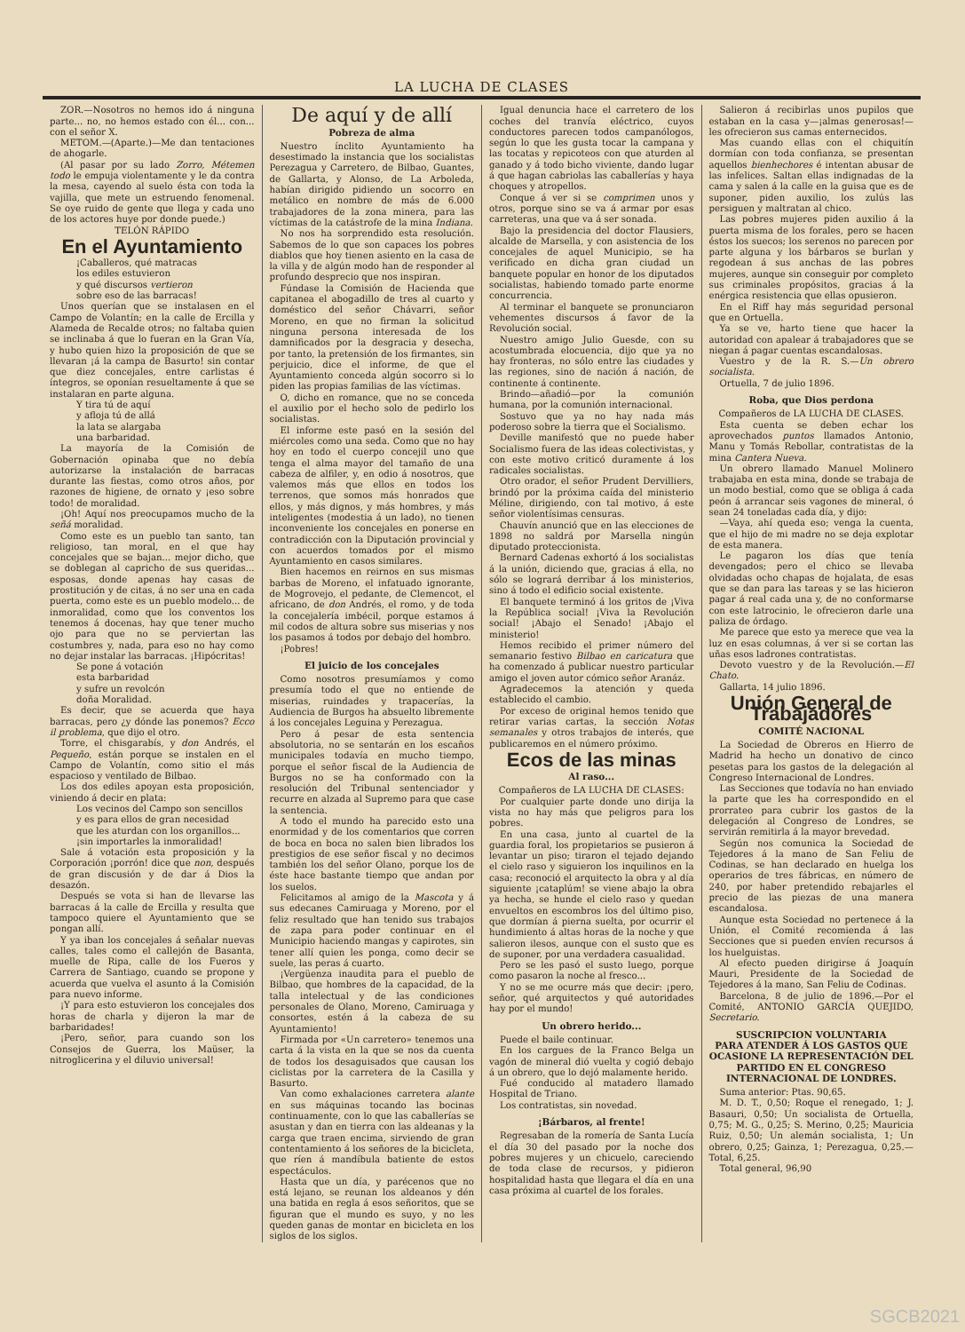LA LUCHA DE CLASES
ZOR.—Nosotros no hemos ido á ninguna parte... no, no hemos estado con él... con... con el señor X.
METOM.—(Aparte.)—Me dan tentaciones de ahogarle.
(Al pasar por su lado Zorro, Métemen todo le empuja violentamente y le da contra la mesa, cayendo al suelo ésta con toda la vajilla, que mete un estruendo fenomenal. Se oye ruido de gente que llega y cada uno de los actores huye por donde puede.)
TELÓN RÁPIDO
En el Ayuntamiento
¡Caballeros, qué matracas
los ediles estuvieron
y qué discursos vertieron
sobre eso de las barracas!
Unos querían que se instalasen en el Campo de Volantín; en la calle de Ercilla y Alameda de Recalde otros; no faltaba quien se inclinaba á que lo fueran en la Gran Vía, y hubo quien hizo la proposición de que se llevaran ¡á la campa de Basurto! sin contar que diez concejales, entre carlistas é íntegros, se oponían resueltamente á que se instalaran en parte alguna.
Y tira tú de aquí
y afloja tú de allá
la lata se alargaba
una barbaridad.
La mayoría de la Comisión de Gobernación opinaba que no debía autorizarse la instalación de barracas durante las fiestas, como otros años, por razones de higiene, de ornato y ¡eso sobre todo! de moralidad.
¡Oh! Aquí nos preocupamos mucho de la señá moralidad.
Como este es un pueblo tan santo, tan religioso, tan moral, en el que hay concejales que se bajan... mejor dicho, que se doblegan al capricho de sus queridas... esposas, donde apenas hay casas de prostitución y de citas, á no ser una en cada puerta, como este es un pueblo modelo... de inmoralidad, como que los conventos los tenemos á docenas, hay que tener mucho ojo para que no se perviertan las costumbres y, nada, para eso no hay como no dejar instalar las barracas. ¡Hipócritas!
Se pone á votación
esta barbaridad
y sufre un revolcón
doña Moralidad.
Es decir, que se acuerda que haya barracas, pero ¿y dónde las ponemos? Ecco il problema, que dijo el otro.
Torre, el chisgarabís, y don Andrés, el Pequeño, están porque se instalen en el Campo de Volantín, como sitio el más espacioso y ventilado de Bilbao.
Los dos ediles apoyan esta proposición, viniendo á decir en plata:
Los vecinos del Campo son sencillos
y es para ellos de gran necesidad
que les aturdan con los organillos...
¡sin importarles la inmoralidad!
Sale á votación esta proposición y la Corporación ¡porrón! dice que non, después de gran discusión y de dar á Dios la desazón.
Después se vota si han de llevarse las barracas á la calle de Ercilla y resulta que tampoco quiere el Ayuntamiento que se pongan allí.
Y ya iban los concejales á señalar nuevas calles, tales como el callejón de Basanta, muelle de Ripa, calle de los Fueros y Carrera de Santiago, cuando se propone y acuerda que vuelva el asunto á la Comisión para nuevo informe.
¡Y para esto estuvieron los concejales dos horas de charla y dijeron la mar de barbaridades!
¡Pero, señor, para cuando son los Consejos de Guerra, los Maüser, la nitroglicerina y el diluvio universal!
De aquí y de allí
Pobreza de alma
Nuestro ínclito Ayuntamiento ha desestimado la instancia que los socialistas Perezagua y Carretero, de Bilbao, Guantes, de Gallarta, y Alonso, de La Arboleda, habían dirigido pidiendo un socorro en metálico en nombre de más de 6.000 trabajadores de la zona minera, para las víctimas de la catástrofe de la mina Indiana.
No nos ha sorprendido esta resolución. Sabemos de lo que son capaces los pobres diablos que hoy tienen asiento en la casa de la villa y de algún modo han de responder al profundo desprecio que nos inspiran.
Fúndase la Comisión de Hacienda que capitanea el abogadillo de tres al cuarto y doméstico del señor Chávarri, señor Moreno, en que no firman la solicitud ninguna persona interesada de los damnificados por la desgracia y desecha, por tanto, la pretensión de los firmantes, sin perjuicio, dice el informe, de que el Ayuntamiento conceda algún socorro si lo piden las propias familias de las víctimas.
O, dicho en romance, que no se conceda el auxilio por el hecho solo de pedirlo los socialistas.
El informe este pasó en la sesión del miércoles como una seda. Como que no hay hoy en todo el cuerpo concejil uno que tenga el alma mayor del tamaño de una cabeza de alfiler, y, en odio á nosotros, que valemos más que ellos en todos los terrenos, que somos más honrados que ellos, y más dignos, y más hombres, y más inteligentes (modestia á un lado), no tienen inconveniente los concejales en ponerse en contradicción con la Diputación provincial y con acuerdos tomados por el mismo Ayuntamiento en casos similares.
Bien hacemos en reirnos en sus mismas barbas de Moreno, el infatuado ignorante, de Mogrovejo, el pedante, de Clemencot, el africano, de don Andrés, el romo, y de toda la concejalería imbécil, porque estamos á mil codos de altura sobre sus miserias y nos los pasamos á todos por debajo del hombro.
¡Pobres!
El juicio de los concejales
Como nosotros presumíamos y como presumía todo el que no entiende de miserias, ruindades y trapacerías, la Audiencia de Burgos ha absuelto libremente á los concejales Leguina y Perezagua.
Pero á pesar de esta sentencia absolutoria, no se sentarán en los escaños municipales todavía en mucho tiempo, porque el señor fiscal de la Audiencia de Burgos no se ha conformado con la resolución del Tribunal sentenciador y recurre en alzada al Supremo para que case la sentencia.
A todo el mundo ha parecido esto una enormidad y de los comentarios que corren de boca en boca no salen bien librados los prestigios de ese señor fiscal y no decimos también los del señor Olano, porque los de éste hace bastante tiempo que andan por los suelos.
Felicitamos al amigo de la Mascota y á sus edecanes Camiruaga y Moreno, por el feliz resultado que han tenido sus trabajos de zapa para poder continuar en el Municipio haciendo mangas y capirotes, sin tener allí quien les ponga, como decir se suele, las peras á cuarto.
¡Vergüenza inaudita para el pueblo de Bilbao, que hombres de la capacidad, de la talla intelectual y de las condiciones personales de Olano, Moreno, Camiruaga y consortes, estén á la cabeza de su Ayuntamiento!
Firmada por «Un carretero» tenemos una carta á la vista en la que se nos da cuenta de todos los desaguisados que causan los ciclistas por la carretera de la Casilla y Basurto.
Van como exhalaciones carretera alante en sus máquinas tocando las bocinas continuamente, con lo que las caballerías se asustan y dan en tierra con las aldeanas y la carga que traen encima, sirviendo de gran contentamiento á los señores de la bicicleta, que ríen á mandíbula batiente de estos espectáculos.
Hasta que un día, y parécenos que no está lejano, se reunan los aldeanos y dén una batida en regla á esos señoritos, que se figuran que el mundo es suyo, y no les queden ganas de montar en bicicleta en los siglos de los siglos.
Igual denuncia hace el carretero de los coches del tranvía eléctrico, cuyos conductores parecen todos campanólogos, según lo que les gusta tocar la campana y las tocatas y repicoteos con que aturden al ganado y á todo bicho viviente, dando lugar á que hagan cabriolas las caballerías y haya choques y atropellos.
Conque á ver si se comprimen unos y otros, porque sino se va á armar por esas carreteras, una que va á ser sonada.
Bajo la presidencia del doctor Flausiers, alcalde de Marsella, y con asistencia de los concejales de aquel Municipio, se ha verificado en dicha gran ciudad un banquete popular en honor de los diputados socialistas, habiendo tomado parte enorme concurrencia.
Al terminar el banquete se pronunciaron vehementes discursos á favor de la Revolución social.
Nuestro amigo Julio Guesde, con su acostumbrada elocuencia, dijo que ya no hay fronteras, no sólo entre las ciudades y las regiones, sino de nación á nación, de continente á continente.
Brindo—añadió—por la comunión humana, por la comunión internacional.
Sostuvo que ya no hay nada más poderoso sobre la tierra que el Socialismo.
Deville manifestó que no puede haber Socialismo fuera de las ideas colectivistas, y con este motivo criticó duramente á los radicales socialistas.
Otro orador, el señor Prudent Dervilliers, brindó por la próxima caída del ministerio Méline, dirigiendo, con tal motivo, á este señor violentísimas censuras.
Chauvín anunció que en las elecciones de 1898 no saldrá por Marsella ningún diputado proteccionista.
Bernard Cadenas exhortó á los socialistas á la unión, diciendo que, gracias á ella, no sólo se logrará derribar á los ministerios, sino á todo el edificio social existente.
El banquete terminó á los gritos de ¡Viva la República social! ¡Viva la Revolución social! ¡Abajo el Senado! ¡Abajo el ministerio!
Hemos recibido el primer número del semanario festivo Bilbao en caricatura que ha comenzado á publicar nuestro particular amigo el joven autor cómico señor Aranáz.
Agradecemos la atención y queda establecido el cambio.
Por exceso de original hemos tenido que retirar varias cartas, la sección Notas semanales y otros trabajos de interés, que publicaremos en el número próximo.
Ecos de las minas
Al raso...
Compañeros de LA LUCHA DE CLASES:
Por cualquier parte donde uno dirija la vista no hay más que peligros para los pobres.
En una casa, junto al cuartel de la guardia foral, los propietarios se pusieron á levantar un piso; tiraron el tejado dejando el cielo raso y siguieron los inquilinos en la casa; reconoció el arquitecto la obra y al día siguiente ¡cataplúm! se viene abajo la obra ya hecha, se hunde el cielo raso y quedan envueltos en escombros los del último piso, que dormían á pierna suelta, por ocurrir el hundimiento á altas horas de la noche y que salieron ilesos, aunque con el susto que es de suponer, por una verdadera casualidad.
Pero se les pasó el susto luego, porque como pasaron la noche al fresco...
Y no se me ocurre más que decir: ¡pero, señor, qué arquitectos y qué autoridades hay por el mundo!
Un obrero herido...
Puede el baile continuar.
En los cargues de la Franco Belga un vagón de mineral dió vuelta y cogió debajo á un obrero, que lo dejó malamente herido.
Fué conducido al matadero llamado Hospital de Triano.
Los contratistas, sin novedad.
¡Bárbaros, al frente!
Regresaban de la romería de Santa Lucía el día 30 del pasado por la noche dos pobres mujeres y un chicuelo, careciendo de toda clase de recursos, y pidieron hospitalidad hasta que llegara el día en una casa próxima al cuartel de los forales.
Salieron á recibirlas unos pupilos que estaban en la casa y—¡almas generosas!—les ofrecieron sus camas enternecidos.
Mas cuando ellas con el chiquitín dormían con toda confianza, se presentan aquellos bienhechores é intentan abusar de las infelices. Saltan ellas indignadas de la cama y salen á la calle en la guisa que es de suponer, piden auxilio, los zulús las persiguen y maltratan al chico.
Las pobres mujeres piden auxilio á la puerta misma de los forales, pero se hacen éstos los suecos; los serenos no parecen por parte alguna y los bárbaros se burlan y regodean á sus anchas de las pobres mujeres, aunque sin conseguir por completo sus criminales propósitos, gracias á la enérgica resistencia que ellas opusieron.
En el Riff hay más seguridad personal que en Ortuella.
Ya se ve, harto tiene que hacer la autoridad con apalear á trabajadores que se niegan á pagar cuentas escandalosas.
Vuestro y de la R. S.—Un obrero socialista.
Ortuella, 7 de julio 1896.
Roba, que Dios perdona
Compañeros de LA LUCHA DE CLASES.
Esta cuenta se deben echar los aprovechados puntos llamados Antonio, Manu y Tomás Rebollar, contratistas de la mina Cantera Nueva.
Un obrero llamado Manuel Molinero trabajaba en esta mina, donde se trabaja de un modo bestial, como que se obliga á cada peón á arrancar seis vagones de mineral, ó sean 24 toneladas cada día, y dijo:
—Vaya, ahí queda eso; venga la cuenta, que el hijo de mi madre no se deja explotar de esta manera.
Le pagaron los días que tenía devengados; pero el chico se llevaba olvidadas ocho chapas de hojalata, de esas que se dan para las tareas y se las hicieron pagar á real cada una y, de no conformarse con este latrocinio, le ofrecieron darle una paliza de órdago.
Me parece que esto ya merece que vea la luz en esas columnas, á ver si se cortan las uñas esos ladrones contratistas.
Devoto vuestro y de la Revolución.—El Chato.
Gallarta, 14 julio 1896.
Unión General de Trabajadores
COMITÉ NACIONAL
La Sociedad de Obreros en Hierro de Madrid ha hecho un donativo de cinco pesetas para los gastos de la delegación al Congreso Internacional de Londres.
Las Secciones que todavía no han enviado la parte que les ha correspondido en el prorrateo para cubrir los gastos de la delegación al Congreso de Londres, se servirán remitirla á la mayor brevedad.
Según nos comunica la Sociedad de Tejedores á la mano de San Feliu de Codinas, se han declarado en huelga los operarios de tres fábricas, en número de 240, por haber pretendido rebajarles el precio de las piezas de una manera escandalosa.
Aunque esta Sociedad no pertenece á la Unión, el Comité recomienda á las Secciones que si pueden envíen recursos á los huelguistas.
Al efecto pueden dirigirse á Joaquín Mauri, Presidente de la Sociedad de Tejedores á la mano, San Feliu de Codinas.
Barcelona, 8 de julio de 1896.—Por el Comité, ANTONIO GARCÍA QUEJIDO, Secretario.
SUSCRIPCION VOLUNTARIA
PARA ATENDER Á LOS GASTOS QUE OCASIONE LA REPRESENTACIÓN DEL PARTIDO EN EL CONGRESO INTERNACIONAL DE LONDRES.
Suma anterior: Ptas. 90,65.
M. D. T., 0,50; Roque el renegado, 1; J. Basauri, 0,50; Un socialista de Ortuella, 0,75; M. G., 0,25; S. Merino, 0,25; Mauricia Ruiz, 0,50; Un alemán socialista, 1; Un obrero, 0,25; Gainza, 1; Perezagua, 0,25.—Total, 6,25.
Total general, 96,90
SGCB2021